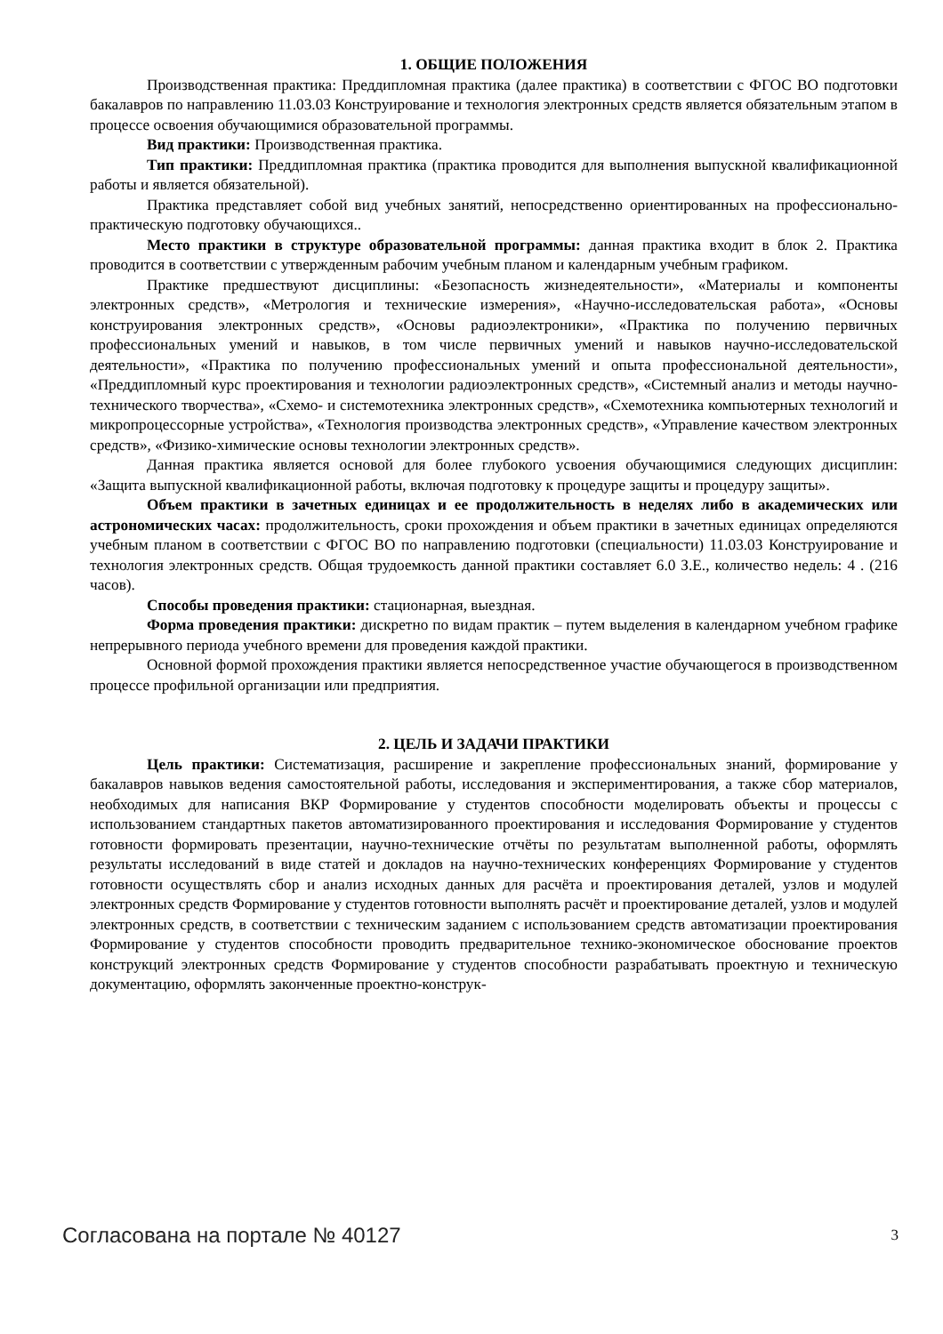1. ОБЩИЕ ПОЛОЖЕНИЯ
Производственная практика: Преддипломная практика (далее практика) в соответствии с ФГОС ВО подготовки бакалавров по направлению 11.03.03 Конструирование и технология электронных средств является обязательным этапом в процессе освоения обучающимися образовательной программы.
Вид практики: Производственная практика.
Тип практики: Преддипломная практика (практика проводится для выполнения выпускной квалификационной работы и является обязательной).
Практика представляет собой вид учебных занятий, непосредственно ориентированных на профессионально-практическую подготовку обучающихся..
Место практики в структуре образовательной программы: данная практика входит в блок 2. Практика проводится в соответствии с утвержденным рабочим учебным планом и календарным учебным графиком.
Практике предшествуют дисциплины: «Безопасность жизнедеятельности», «Материалы и компоненты электронных средств», «Метрология и технические измерения», «Научно-исследовательская работа», «Основы конструирования электронных средств», «Основы радиоэлектроники», «Практика по получению первичных профессиональных умений и навыков, в том числе первичных умений и навыков научно-исследовательской деятельности», «Практика по получению профессиональных умений и опыта профессиональной деятельности», «Преддипломный курс проектирования и технологии радиоэлектронных средств», «Системный анализ и методы научно-технического творчества», «Схемо- и системотехника электронных средств», «Схемотехника компьютерных технологий и микропроцессорные устройства», «Технология производства электронных средств», «Управление качеством электронных средств», «Физико-химические основы технологии электронных средств».
Данная практика является основой для более глубокого усвоения обучающимися следующих дисциплин: «Защита выпускной квалификационной работы, включая подготовку к процедуре защиты и процедуру защиты».
Объем практики в зачетных единицах и ее продолжительность в неделях либо в академических или астрономических часах: продолжительность, сроки прохождения и объем практики в зачетных единицах определяются учебным планом в соответствии с ФГОС ВО по направлению подготовки (специальности) 11.03.03 Конструирование и технология электронных средств. Общая трудоемкость данной практики составляет 6.0 З.Е., количество недель: 4 . (216 часов).
Способы проведения практики: стационарная, выездная.
Форма проведения практики: дискретно по видам практик – путем выделения в календарном учебном графике непрерывного периода учебного времени для проведения каждой практики.
Основной формой прохождения практики является непосредственное участие обучающегося в производственном процессе профильной организации или предприятия.
2. ЦЕЛЬ И ЗАДАЧИ ПРАКТИКИ
Цель практики: Систематизация, расширение и закрепление профессиональных знаний, формирование у бакалавров навыков ведения самостоятельной работы, исследования и экспериментирования, а также сбор материалов, необходимых для написания ВКР Формирование у студентов способности моделировать объекты и процессы с использованием стандартных пакетов автоматизированного проектирования и исследования Формирование у студентов готовности формировать презентации, научно-технические отчёты по результатам выполненной работы, оформлять результаты исследований в виде статей и докладов на научно-технических конференциях Формирование у студентов готовности осуществлять сбор и анализ исходных данных для расчёта и проектирования деталей, узлов и модулей электронных средств Формирование у студентов готовности выполнять расчёт и проектирование деталей, узлов и модулей электронных средств, в соответствии с техническим заданием с использованием средств автоматизации проектирования Формирование у студентов способности проводить предварительное технико-экономическое обоснование проектов конструкций электронных средств Формирование у студентов способности разрабатывать проектную и техническую документацию, оформлять законченные проектно-конструк-
Согласована на портале № 40127 3